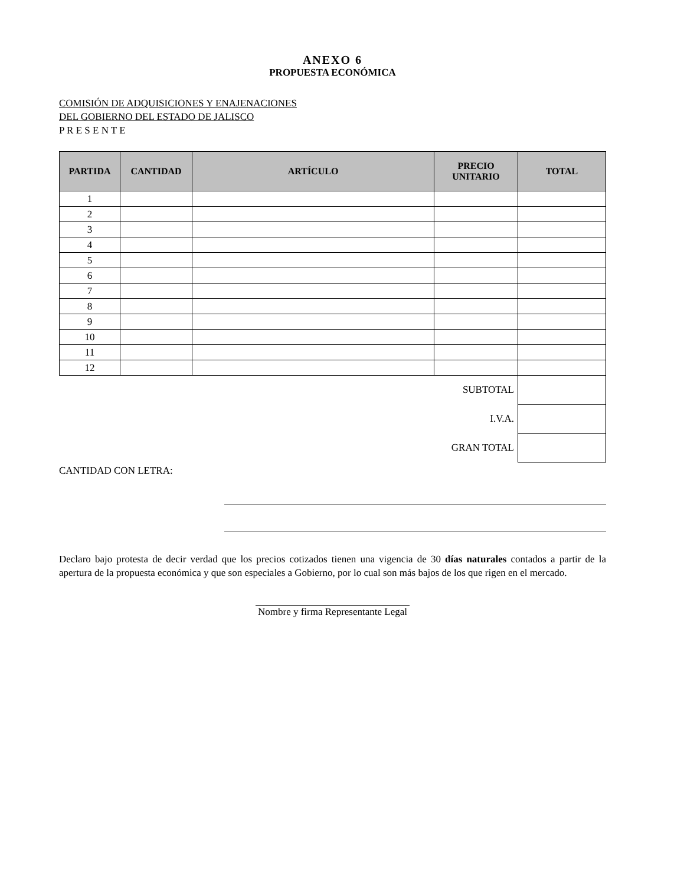ANEXO 6
PROPUESTA ECONÓMICA
COMISIÓN DE ADQUISICIONES Y ENAJENACIONES
DEL GOBIERNO DEL ESTADO DE JALISCO
P R E S E N T E
| PARTIDA | CANTIDAD | ARTÍCULO | PRECIO UNITARIO | TOTAL |
| --- | --- | --- | --- | --- |
| 1 | | | | |
| 2 | | | | |
| 3 | | | | |
| 4 | | | | |
| 5 | | | | |
| 6 | | | | |
| 7 | | | | |
| 8 | | | | |
| 9 | | | | |
| 10 | | | | |
| 11 | | | | |
| 12 | | | | |
| SUBTOTAL | | | | |
| I.V.A. | | | | |
| GRAN TOTAL | | | | |
CANTIDAD CON LETRA:
Declaro bajo protesta de decir verdad que los precios cotizados tienen una vigencia de 30 días naturales contados a partir de la apertura de la propuesta económica y que son especiales a Gobierno, por lo cual son más bajos de los que rigen en el mercado.
Nombre y firma Representante Legal